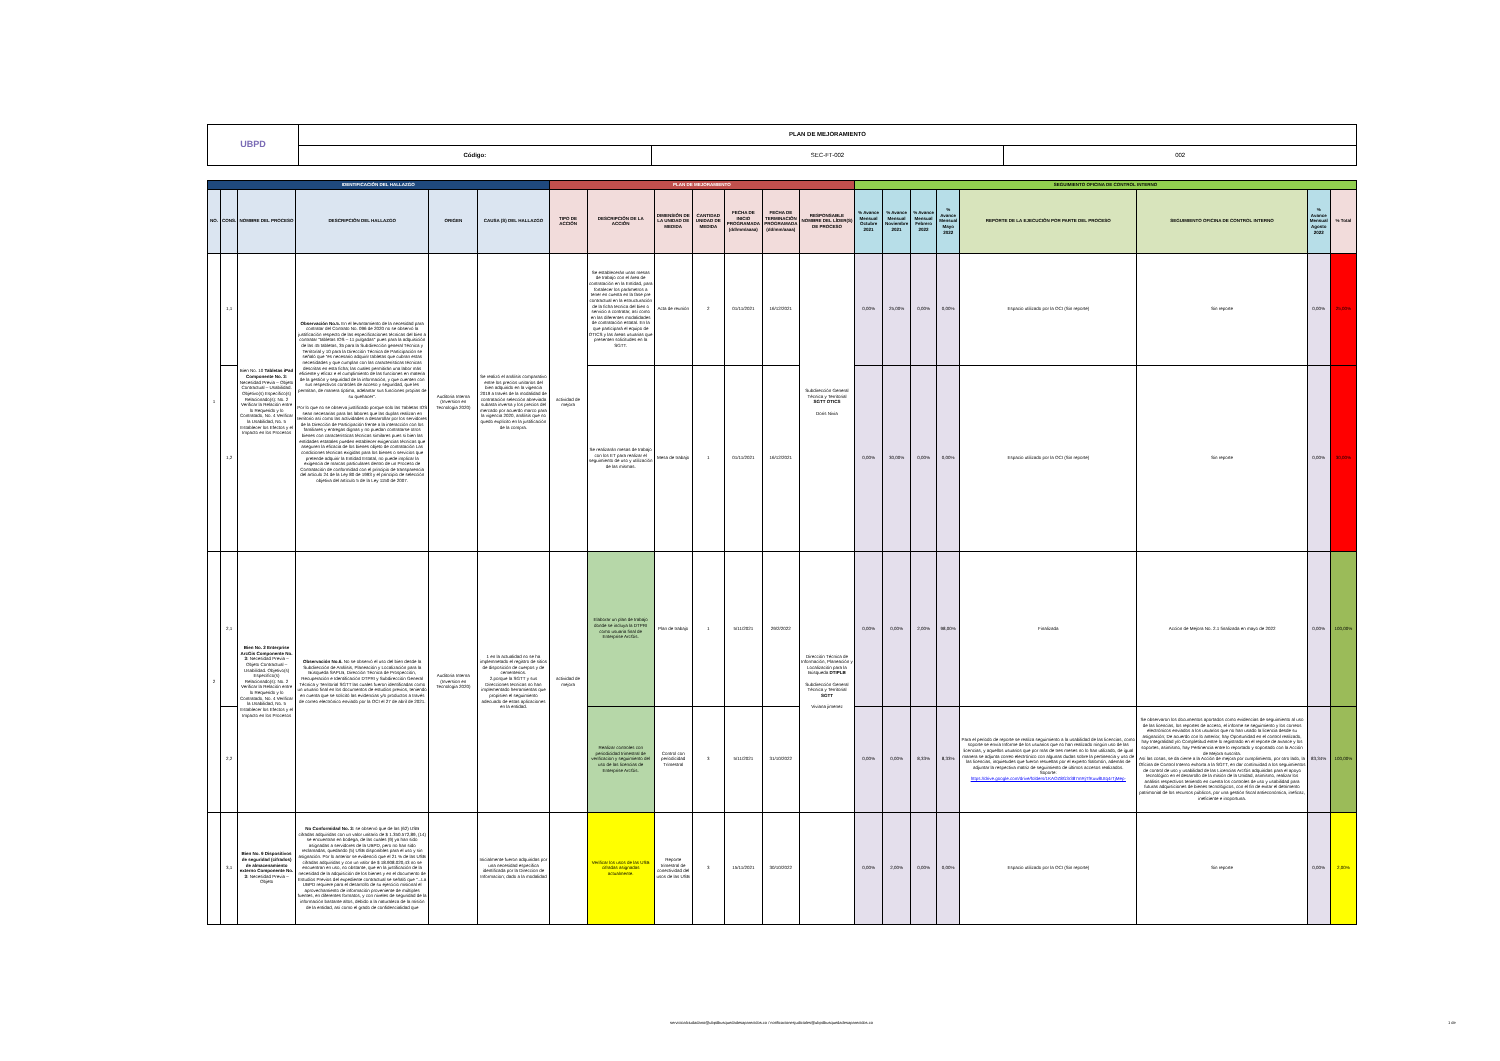| UBPD | PLAN DE MEJORAMIENTO | | |
| | Código: | SEC-FT-002 | 002 |
| IDENTIFICACIÓN DEL HALLAZGO | | | | | | PLAN DE MEJORAMIENTO | | | | | | | SEGUIMIENTO OFICINA DE CONTROL INTERNO | | | | | | | |
| --- | --- | --- | --- | --- | --- | --- | --- | --- | --- | --- | --- | --- | --- | --- | --- | --- | --- | --- | --- | --- |
| NO. | CONS. | NOMBRE DEL PROCESO | DESCRIPCIÓN DEL HALLAZGO | ORIGEN | CAUSA (S) DEL HALLAZGO | TIPO DE ACCIÓN | DESCRIPCIÓN DE LA ACCIÓN | DIMENSIÓN DE LA UNIDAD DE MEDIDA | CANTIDAD UNIDAD DE MEDIDA | FECHA DE INICIO PROGRAMADA (dd/mm/aaaa) | FECHA DE TERMINACIÓN PROGRAMADA (dd/mm/aaaa) | RESPONSABLE NOMBRE DEL LÍDER(S) DE PROCESO | % Avance Mensual Octubre 2021 | % Avance Mensual Noviembre 2021 | % Avance Mensual Febrero 2022 | % Avance Mensual Mayo 2022 | REPORTE DE LA EJECUCIÓN POR PARTE DEL PROCESO | SEGUIMIENTO OFICINA DE CONTROL INTERNO | % Avance Mensual Agosto 2022 | % Total |
| 1 | 1,1 | Bien No. 10 Tabletas iPad Componente No. 3: Necesidad Previa – Objeto Contractual – Usabilidad. Objetivo(s) Específico(s) Relacionado(s): No. 2 Verificar la Relación entre lo Requerido y lo Contratado, No. 4 Verificar la Usabilidad, No. 5 Establecer los Efectos y el Impacto en los Procesos | Observación No.5. En el levantamiento de la necesidad para contratar del Contrato No. 096 de 2020 no se observó la justificación respecto de las especificaciones técnicas del bien a contratar "tabletas IOS – 11 pulgadas" pues para la adquisición de las 45 tabletas, 35 para la Subdirección general Técnica y Territorial y 10 para la Dirección Técnica de Participación se señaló que "es necesario adquirir tabletas que cubran estas necesidades y que cumplan con las características técnicas descritas en esta ficha; las cuales permitirán una labor más eficiente y eficaz e el cumplimiento de las funciones en materia de la gestión y seguridad de la información, y que cuenten con sus respectivos controles de acceso y seguridad, que les permitan, de manera óptima, adelantar sus funciones propias de su quehacer". Por lo que no se observa justificado porque solo las Tabletas IOS sean necesarias para las labores que las duplas realizan en territorio así como las actividades a desarrollar por los servidores de la Dirección de Participación frente a la interacción con los familiares y entregas dignas y no puedan contratarse otros bienes con características técnicas similares pues si bien las entidades estatales pueden establecer exigencias técnicas que aseguren la eficacia de los bienes objeto de contratación Las condiciones técnicas exigidas para los bienes o servicios que pretende adquirir la Entidad Estatal, no puede implicar la exigencia de marcas particulares dentro de un Proceso de Contratación de conformidad con el principio de transparencia del artículo 24 de la Ley 80 de 1993 y el principio de selección objetiva del artículo 5 de la Ley 1150 de 2007. | Auditoria Interna (Inversion en Tecnologia 2020) | Se realizó el análisis comparativo entre los precios unitarios del bien adquirido en la vigencia 2019 a través de la modalidad de contratación selección abreviada subasta inversa y los precios del mercado por acuerdo marco para la vigencia 2020, análisis que no quedo explícito en la justificación de la compra. | actividad de mejora | Se establecerán unas mesas de trabajo con el área de contratación en la Entidad, para fortalecer los parámetros a tener en cuenta en la fase pre contractual en la estructuración de la ficha tecnica del bien o servicio a contratar, así como en las diferentes modalidades de contratación estatal. En la que participará el equipo de OTICS y las áreas usuarias que presenten solicitudes en la SGTT. | Acta de reunión | 2 | 01/11/2021 | 16/12/2021 | Subdirección General Técnica y Territorial SGTT OTICS Doris Nivia | 0,00% | 25,00% | 0,00% | 0,00% | Espacio utilizado por la OCI (Sin reporte) | Sin reporte | 0,00% | 25,00% |
| | 1,2 | | | | | | Se realizarán mesas de trabajo con los ET para realizar el seguimiento de uso y utilización de las mismas. | Mesa de trabajo | 1 | 01/11/2021 | 16/12/2021 | | 0,00% | 30,00% | 0,00% | 0,00% | Espacio utilizado por la OCI (Sin reporte) | Sin reporte | 0,00% | 30,00% |
| 2 | 2,1 | Bien No. 2 Enterprise ArcGis Componente No. 3: Necesidad Previa – Objeto Contractual – Usabilidad. Objetivo(s) Específico(s) Relacionado(s): No. 2 Verificar la Relación entre lo Requerido y lo Contratado, No. 4 Verificar la Usabilidad, No. 5 Establecer los Efectos y el Impacto en los Procesos | Observación No.6. No se observó el uso del bien desde la Subdirección de Análisis, Planeación y Localización para la Búsqueda SAPLB, Dirección Técnica de Prospección, Recuperación e Identificación DTPRI y Subdirección General Técnica y Territorial SGTT las cuales fueron identificadas como un usuario final en los documentos de estudios previos, teniendo en cuenta que se solicitó las evidencias y/o productos a través de correo electrónico enviado por la OCI el 27 de abril de 2021. | Auditoria Interna (Inversion en Tecnologia 2020) | 1 en la actualidad no se ha implemnetado el registro de sitios de disposición de cuerpos y de cementerios. 2.porque la SGTT y sus Direcciones tecnicas no han implementado herramientas que propisien el seguimiento adecuado de estas aplicaciones en la entidad. | actividad de mejora | Elaborar un plan de trabajo donde se incluya la DTPRI como usuaria final de Enterprise ArcGis. | Plan de trabajo | 1 | 5/11/2021 | 29/2/2022 | Dirección Técnica de Información, Planeación y Localización para la Búsqueda DTIPLB Subdirección General Técnica y Territorial SGTT Viviana jimenez | 0,00% | 0,00% | 2,00% | 98,00% | Finalizada | Accion de Mejora No. 2.1 finalizada en mayo de 2022 | 0,00% | 100,00% |
| | 2,2 | | | | | | Realizar controles con periodicidad trimestral de verificacion y seguimiento del uso de las licencias de Enterprise ArcGis. | Control con periodicidad Trimestral | 3 | 5/11/2021 | 31/10/2022 | | 0,00% | 0,00% | 8,33% | 8,33% | Para el periodo de reporte se realiza seguimiento a la usabilidad de las licencias, como soporte se envía Informe de los usuarios que no han realizado ningún uso de las licencias, y aquellos usuarios que por más de tres meses no lo han utilizado, de igual manera se adjunta correo electrónico con algunas dudas sobre la pertinencia y uso de las licencias, inquietudes que fueron resueltas por el experto Salomón, además de adjuntar la respectiva matriz de seguimiento de últimos accesos realizados. Soporte: https://drive.google.com/drive/folders/1KAOZ8G3r387mRjTfKuw8Utq4rTjMep- | Se observaron los documentos aportados como evidencias de seguimiento al uso de las licencias, los reportes de acceso, el informe se seguimiento y los correos electrónicos enviados a los usuarios que no han usado la licencia desde su asignación; De acuerdo con lo anterior, hay Oportunidad en el control realizado, hay Integralidad y/o Completitud entre lo registrado en el reporte de avance y los soportes, asimismo, hay Pertinencia entre lo reportado y soportado con la Acción de Mejora suscrita. Así las cosas, se da cierre a la Acción de mejora por cumplimiento, por otro lado, la Oficina de Control Interno exhorta a la SGTT, en dar continuidad a los seguimientos de control de uso y usabilidad de las Licencias ArcGis adquiridas para el apoyo tecnológico en el desarrollo de la misión de la Unidad, asimismo, realizar los análisis respectivos teniendo en cuenta los controles de uso y usabilidad para futuras adquisiciones de bienes tecnológicos, con el fin de evitar el detrimento patrimonial de los recursos públicos, por una gestión fiscal antieconómica, ineficaz, ineficiente e inoportuna. | 83,34% | 100,00% |
| | 3,1 | Bien No. 9 Dispositivos de seguridad (cifrados) de almacenamiento externo Componente No. 3: Necesidad Previa – Objeto | No Conformidad No. 3: se observó que de las (62) USB cifradas adquiridas con un valor unitario de $ 1.350.572,89, (14) se encuentran en bodega, de las cuales (9) ya han sido asignadas a servidores de la UBPD, pero no han sido reclamadas, quedando (5) USB disponibles para el uso y sin asignación. Por lo anterior se evidenció que el 21 % de las USB cifradas adquiridas y con un valor de $ 18.908.020,43 no se encuentran en uso, no obstante, que en la justificación de la necesidad de la adquisición de los bienes y en el documento de Estudios Previos del expediente contractual se señaló que "...La UBPD requiere para el desarrollo de su ejercicio misional el aprovechamiento de información proveniente de múltiples fuentes, en diferentes formatos, y con niveles de seguridad de la información bastante altos, debido a la naturaleza de la misión de la entidad, así como el grado de confidencialidad que | | Inicialmente fueron adquiridas por una necesidad especifica identificada por la Direccion de Informacion; dado a la modalidad | | Verificar los usos de las USB cifradas asignadas actualmente. | Reporte trimestral de conectividad del usos de las USB | 3 | 15/11/2021 | 30/10/2022 | | 0,00% | 2,00% | 0,00% | 0,00% | Espacio utilizado por la OCI (Sin reporte) | Sin reporte | 0,00% | 2,00% |
servicioalciudadano@ubpdbusquedadesaparecidos.co / notificacionesjudiciales@ubpdbusquedadesaparecidos.co
1 de